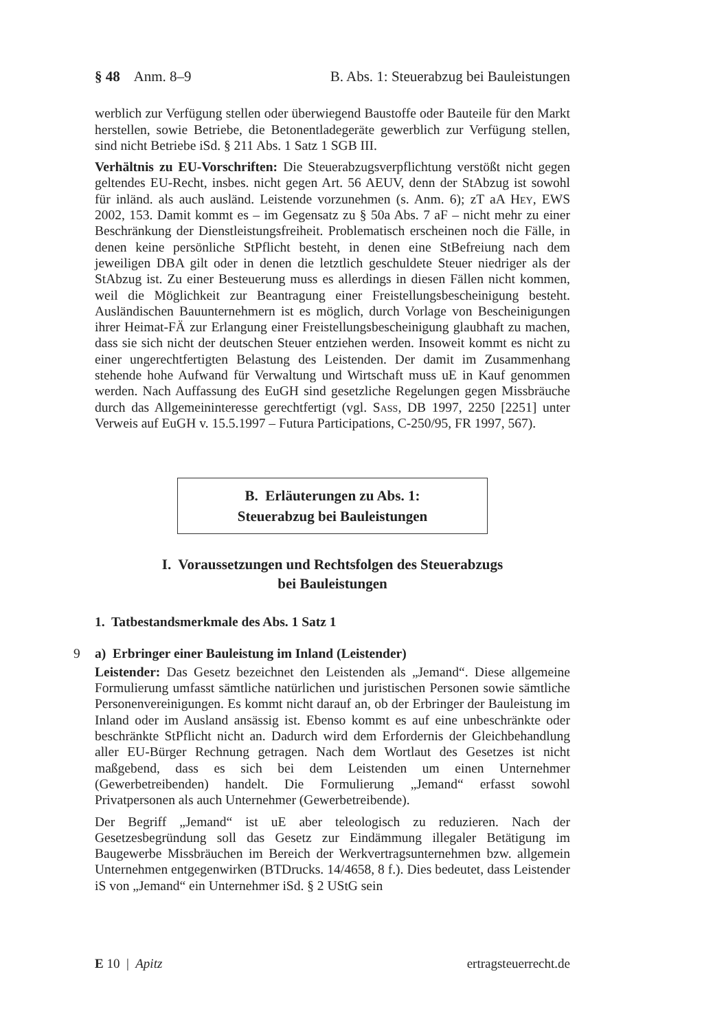§ 48 Anm. 8–9 B. Abs. 1: Steuerabzug bei Bauleistungen
werblich zur Verfügung stellen oder überwiegend Baustoffe oder Bauteile für den Markt herstellen, sowie Betriebe, die Betonentladegeräte gewerblich zur Verfügung stellen, sind nicht Betriebe iSd. § 211 Abs. 1 Satz 1 SGB III.
Verhältnis zu EU-Vorschriften: Die Steuerabzugsverpflichtung verstößt nicht gegen geltendes EU-Recht, insbes. nicht gegen Art. 56 AEUV, denn der StAbzug ist sowohl für inländ. als auch ausländ. Leistende vorzunehmen (s. Anm. 6); zT aA Hey, EWS 2002, 153. Damit kommt es – im Gegensatz zu § 50a Abs. 7 aF – nicht mehr zu einer Beschränkung der Dienstleistungsfreiheit. Problematisch erscheinen noch die Fälle, in denen keine persönliche StPflicht besteht, in denen eine StBefreiung nach dem jeweiligen DBA gilt oder in denen die letztlich geschuldete Steuer niedriger als der StAbzug ist. Zu einer Besteuerung muss es allerdings in diesen Fällen nicht kommen, weil die Möglichkeit zur Beantragung einer Freistellungsbescheinigung besteht. Ausländischen Bauunternehmern ist es möglich, durch Vorlage von Bescheinigungen ihrer Heimat-FÄ zur Erlangung einer Freistellungsbescheinigung glaubhaft zu machen, dass sie sich nicht der deutschen Steuer entziehen werden. Insoweit kommt es nicht zu einer ungerechtfertigten Belastung des Leistenden. Der damit im Zusammenhang stehende hohe Aufwand für Verwaltung und Wirtschaft muss uE in Kauf genommen werden. Nach Auffassung des EuGH sind gesetzliche Regelungen gegen Missbräuche durch das Allgemeininteresse gerechtfertigt (vgl. Sass, DB 1997, 2250 [2251] unter Verweis auf EuGH v. 15.5.1997 – Futura Participations, C-250/95, FR 1997, 567).
B. Erläuterungen zu Abs. 1:
Steuerabzug bei Bauleistungen
I. Voraussetzungen und Rechtsfolgen des Steuerabzugs
bei Bauleistungen
1. Tatbestandsmerkmale des Abs. 1 Satz 1
9 a) Erbringer einer Bauleistung im Inland (Leistender)
Leistender: Das Gesetz bezeichnet den Leistenden als „Jemand“. Diese allgemeine Formulierung umfasst sämtliche natürlichen und juristischen Personen sowie sämtliche Personenvereinigungen. Es kommt nicht darauf an, ob der Erbringer der Bauleistung im Inland oder im Ausland ansässig ist. Ebenso kommt es auf eine unbeschränkte oder beschränkte StPflicht nicht an. Dadurch wird dem Erfordernis der Gleichbehandlung aller EU-Bürger Rechnung getragen. Nach dem Wortlaut des Gesetzes ist nicht maßgebend, dass es sich bei dem Leistenden um einen Unternehmer (Gewerbetreibenden) handelt. Die Formulierung „Jemand“ erfasst sowohl Privatpersonen als auch Unternehmer (Gewerbetreibende).
Der Begriff „Jemand“ ist uE aber teleologisch zu reduzieren. Nach der Gesetzesbegründung soll das Gesetz zur Eindämmung illegaler Betätigung im Baugewerbe Missbräuchen im Bereich der Werkvertragsunternehmen bzw. allgemein Unternehmen entgegenwirken (BTDrucks. 14/4658, 8 f.). Dies bedeutet, dass Leistender iS von „Jemand“ ein Unternehmer iSd. § 2 UStG sein
E 10 | Apitz ertragsteuerrecht.de